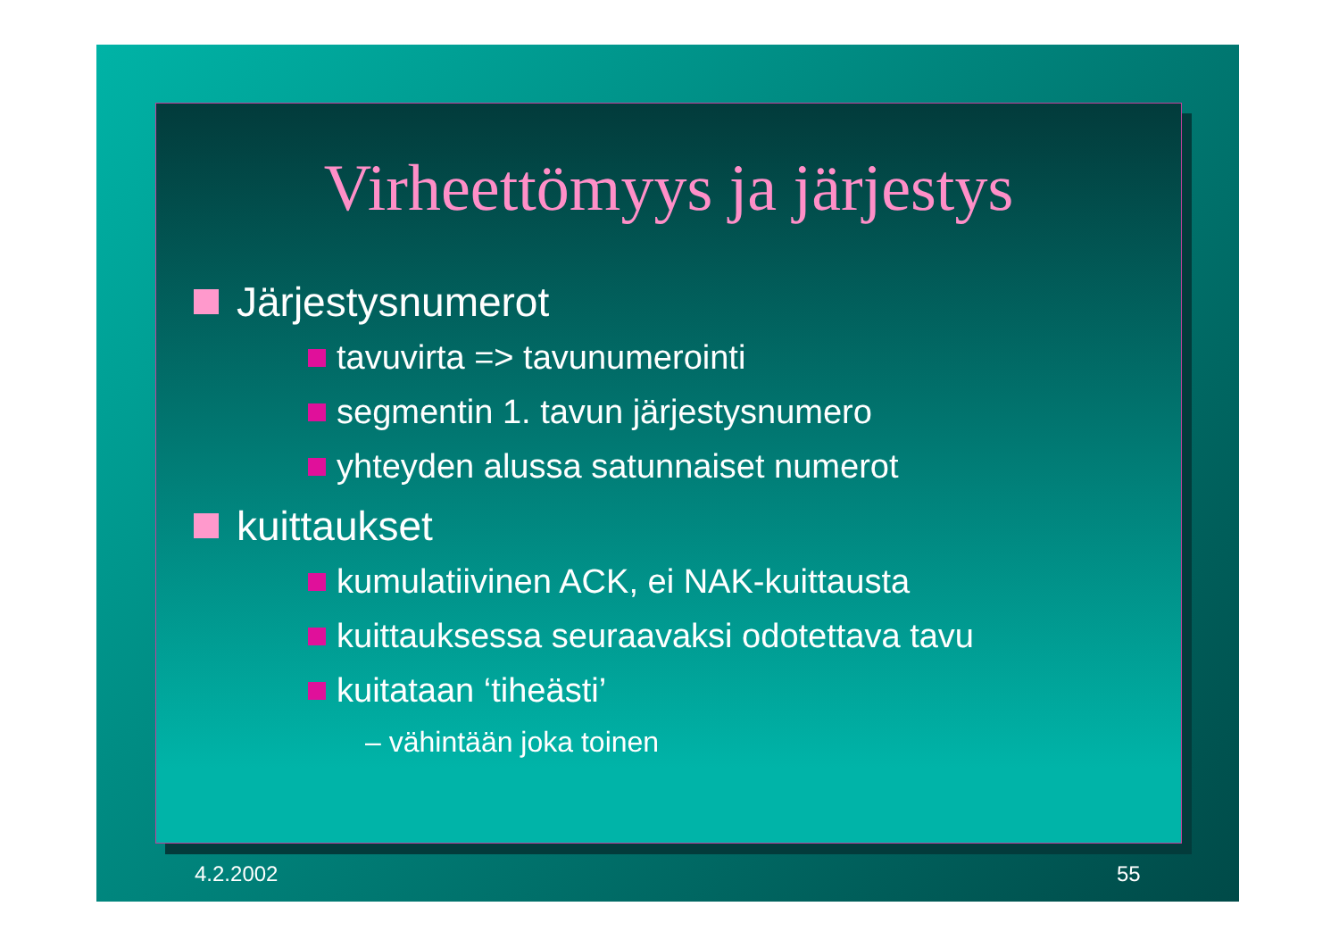Virheettömyys ja järjestys
Järjestysnumerot
tavuvirta => tavunumerointi
segmentin 1. tavun järjestysnumero
yhteyden alussa satunnaiset numerot
kuittaukset
kumulatiivinen ACK, ei NAK-kuittausta
kuittauksessa seuraavaksi odotettava tavu
kuitataan ‘tiheästi’
– vähintään joka toinen
4.2.2002 55